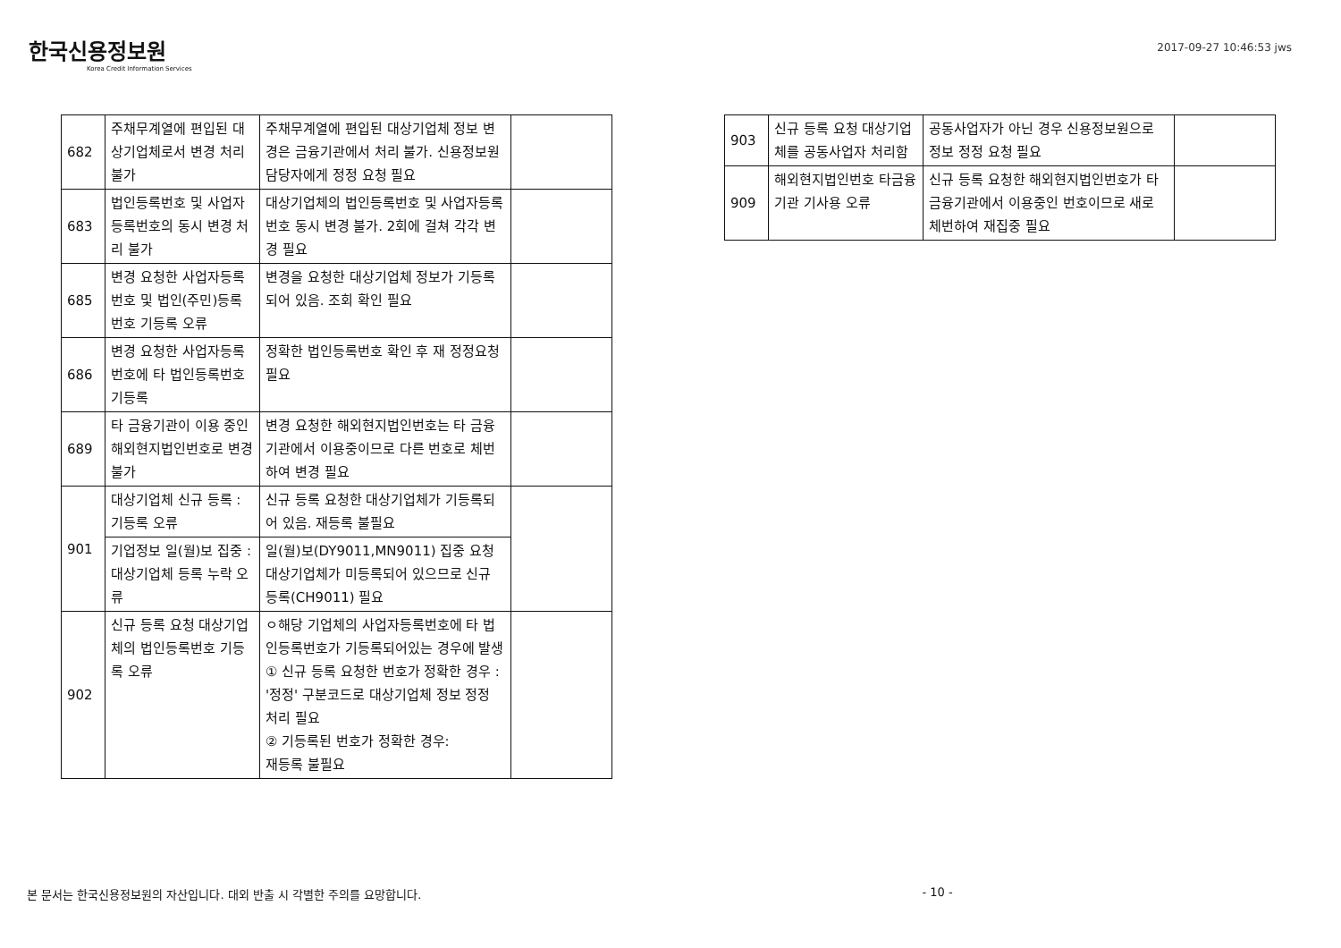한국신용정보원
Korea Credit Information Services
2017-09-27 10:46:53 jws
| 682 | 주채무계열에 편입된 대상기업체로서 변경 처리 불가 | 주채무계열에 편입된 대상기업체 정보 변경은 금융기관에서 처리 불가. 신용정보원 담당자에게 정정 요청 필요 | |
| 683 | 법인등록번호 및 사업자등록번호의 동시 변경 처리 불가 | 대상기업체의 법인등록번호 및 사업자등록번호 동시 변경 불가. 2회에 걸쳐 각각 변경 필요 | |
| 685 | 변경 요청한 사업자등록번호 및 법인(주민)등록번호 기등록 오류 | 변경을 요청한 대상기업체 정보가 기등록되어 있음. 조회 확인 필요 | |
| 686 | 변경 요청한 사업자등록번호에 타 법인등록번호 기등록 | 정확한 법인등록번호 확인 후 재 정정요청 필요 | |
| 689 | 타 금융기관이 이용 중인 해외현지법인번호로 변경 불가 | 변경 요청한 해외현지법인번호는 타 금융기관에서 이용중이므로 다른 번호로 체번하여 변경 필요 | |
| 901 | 대상기업체 신규 등록 : 기등록 오류 | 신규 등록 요청한 대상기업체가 기등록되어 있음. 재등록 불필요 | |
| | 기업정보 일(월)보 집중 : 대상기업체 등록 누락 오류 | 일(월)보(DY9011,MN9011) 집중 요청 대상기업체가 미등록되어 있으므로 신규 등록(CH9011) 필요 | |
| 902 | 신규 등록 요청 대상기업체의 법인등록번호 기등록 오류 | ㅇ해당 기업체의 사업자등록번호에 타 법인등록번호가 기등록되어있는 경우에 발생 ① 신규 등록 요청한 번호가 정확한 경우 : '정정' 구분코드로 대상기업체 정보 정정 처리 필요 ② 기등록된 번호가 정확한 경우: 재등록 불필요 | |
| 903 | 신규 등록 요청 대상기업체를 공동사업자 처리함 | 공동사업자가 아닌 경우 신용정보원으로 정보 정정 요청 필요 | |
| 909 | 해외현지법인번호 타금융기관 기사용 오류 | 신규 등록 요청한 해외현지법인번호가 타금융기관에서 이용중인 번호이므로 새로 체번하여 재집중 필요 | |
본 문서는 한국신용정보원의 자산입니다. 대외 반출 시 각별한 주의를 요망합니다. - 10 -